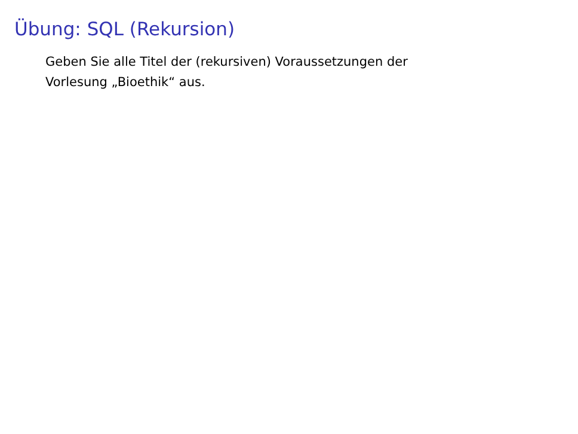Übung: SQL (Rekursion)
Geben Sie alle Titel der (rekursiven) Voraussetzungen der
Vorlesung „Bioethik“ aus.